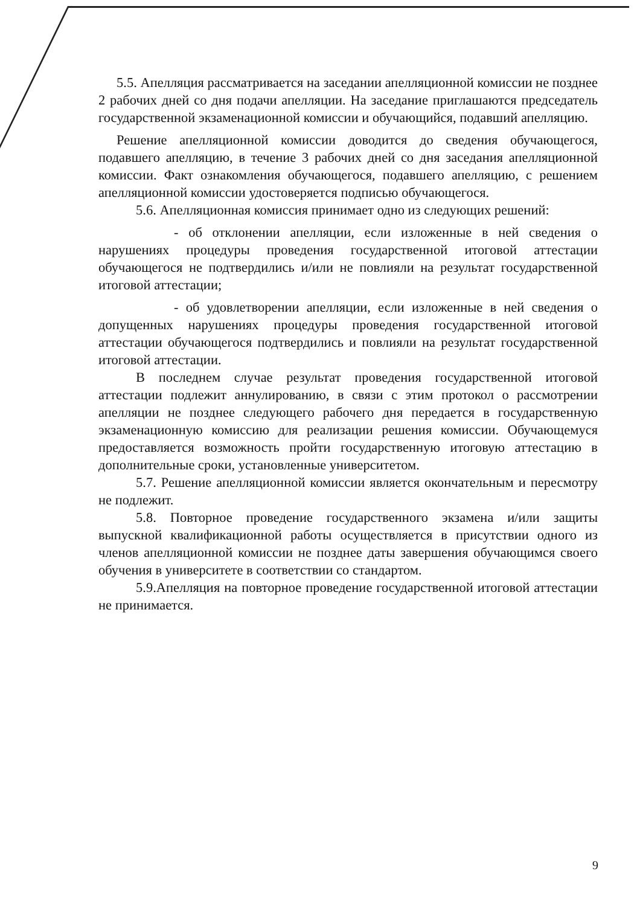5.5. Апелляция рассматривается на заседании апелляционной комиссии не позднее 2 рабочих дней со дня подачи апелляции. На заседание приглашаются председатель государственной экзаменационной комиссии и обучающийся, подавший апелляцию.
Решение апелляционной комиссии доводится до сведения обучающегося, подавшего апелляцию, в течение 3 рабочих дней со дня заседания апелляционной комиссии. Факт ознакомления обучающегося, подавшего апелляцию, с решением апелляционной комиссии удостоверяется подписью обучающегося.
5.6. Апелляционная комиссия принимает одно из следующих решений:
- об отклонении апелляции, если изложенные в ней сведения о нарушениях процедуры проведения государственной итоговой аттестации обучающегося не подтвердились и/или не повлияли на результат государственной итоговой аттестации;
- об удовлетворении апелляции, если изложенные в ней сведения о допущенных нарушениях процедуры проведения государственной итоговой аттестации обучающегося подтвердились и повлияли на результат государственной итоговой аттестации.
В последнем случае результат проведения государственной итоговой аттестации подлежит аннулированию, в связи с этим протокол о рассмотрении апелляции не позднее следующего рабочего дня передается в государственную экзаменационную комиссию для реализации решения комиссии. Обучающемуся предоставляется возможность пройти государственную итоговую аттестацию в дополнительные сроки, установленные университетом.
5.7. Решение апелляционной комиссии является окончательным и пересмотру не подлежит.
5.8. Повторное проведение государственного экзамена и/или защиты выпускной квалификационной работы осуществляется в присутствии одного из членов апелляционной комиссии не позднее даты завершения обучающимся своего обучения в университете в соответствии со стандартом.
5.9.Апелляция на повторное проведение государственной итоговой аттестации не принимается.
9